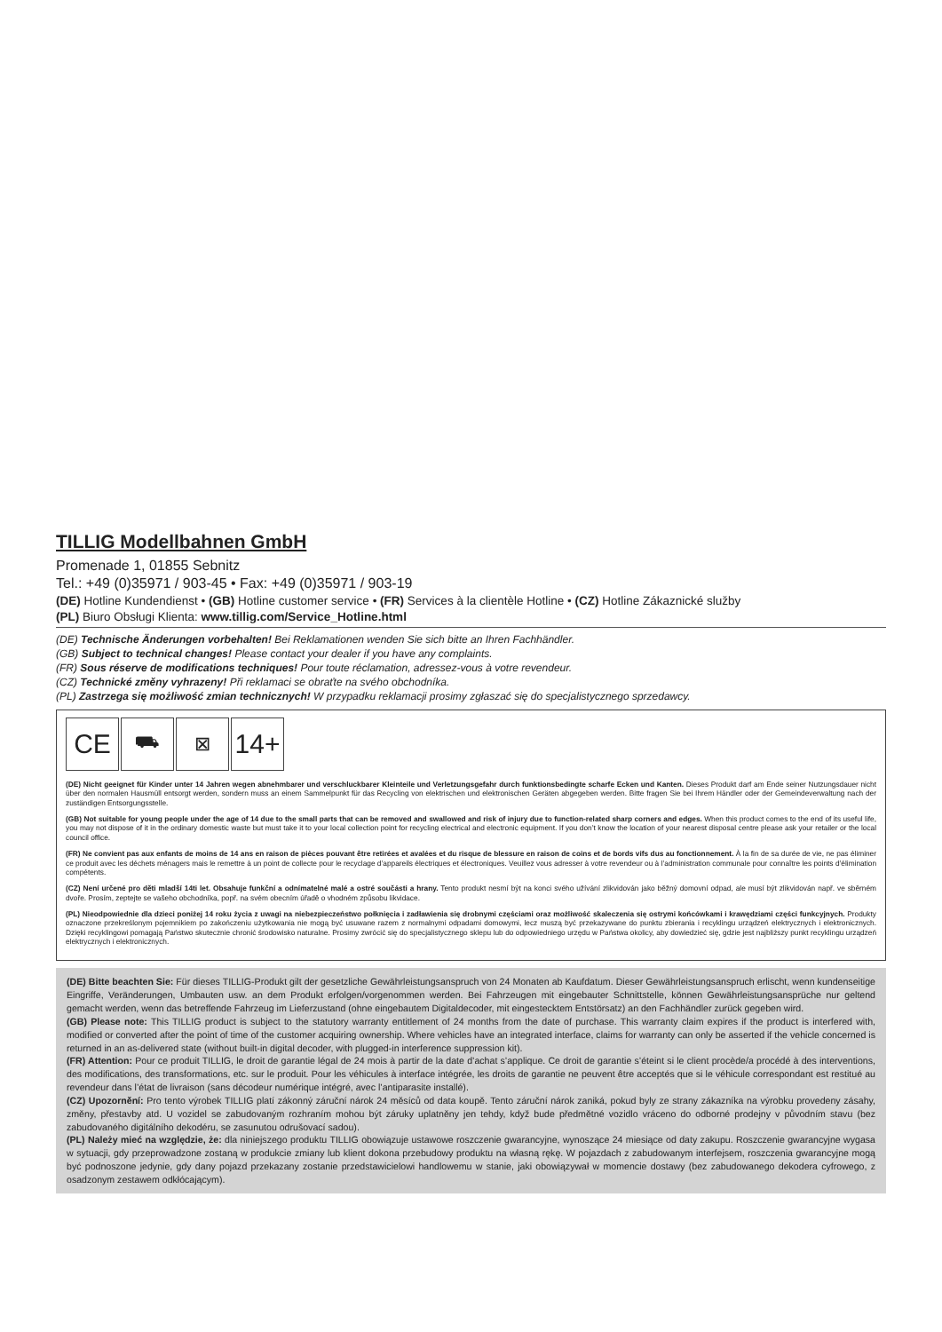TILLIG Modellbahnen GmbH
Promenade 1, 01855 Sebnitz
Tel.: +49 (0)35971 / 903-45 • Fax: +49 (0)35971 / 903-19
(DE) Hotline Kundendienst • (GB) Hotline customer service • (FR) Services à la clientèle Hotline • (CZ) Hotline Zákaznické služby
(PL) Biuro Obsługi Klienta: www.tillig.com/Service_Hotline.html
(DE) Technische Änderungen vorbehalten! Bei Reklamationen wenden Sie sich bitte an Ihren Fachhändler.
(GB) Subject to technical changes! Please contact your dealer if you have any complaints.
(FR) Sous réserve de modifications techniques! Pour toute réclamation, adressez-vous à votre revendeur.
(CZ) Technické změny vyhrazeny! Při reklamaci se obraťte na svého obchodníka.
(PL) Zastrzega się możliwość zmian technicznych! W przypadku reklamacji prosimy zgłaszać się do specjalistycznego sprzedawcy.
CE
⛟ ⊠
14+
(DE) Nicht geeignet für Kinder unter 14 Jahren wegen abnehmbarer und verschluckbarer Kleinteile und Verletzungsgefahr durch funktionsbedingte scharfe Ecken und Kanten. Dieses Produkt darf am Ende seiner Nutzungsdauer nicht über den normalen Hausmüll entsorgt werden, sondern muss an einem Sammelpunkt für das Recycling von elektrischen und elektronischen Geräten abgegeben werden. Bitte fragen Sie bei Ihrem Händler oder der Gemeindeverwaltung nach der zuständigen Entsorgungsstelle.
(GB) Not suitable for young people under the age of 14 due to the small parts that can be removed and swallowed and risk of injury due to function-related sharp corners and edges. When this product comes to the end of its useful life, you may not dispose of it in the ordinary domestic waste but must take it to your local collection point for recycling electrical and electronic equipment. If you don’t know the location of your nearest disposal centre please ask your retailer or the local council office.
(FR) Ne convient pas aux enfants de moins de 14 ans en raison de pièces pouvant être retirées et avalées et du risque de blessure en raison de coins et de bords vifs dus au fonctionnement. À la fin de sa durée de vie, ne pas éliminer ce produit avec les déchets ménagers mais le remettre à un point de collecte pour le recyclage d’appareils électriques et électroniques. Veuillez vous adresser à votre revendeur ou à l’administration communale pour connaître les points d’élimination compétents.
(CZ) Není určené pro děti mladší 14ti let. Obsahuje funkční a odnímatelné malé a ostré součásti a hrany. Tento produkt nesmí být na konci svého užívání zlikvidován jako běžný domovní odpad, ale musí být zlikvidován např. ve sběrném dvoře. Prosím, zeptejte se vašeho obchodníka, popř. na svém obecním úřadě o vhodném způsobu likvidace.
(PL) Nieodpowiednie dla dzieci poniżej 14 roku życia z uwagi na niebezpieczeństwo połknięcia i zadławienia się drobnymi częściami oraz możliwość skaleczenia się ostrymi końcówkami i krawędziami części funkcyjnych. Produkty oznaczone przekreślonym pojemnikiem po zakończeniu użytkowania nie mogą być usuwane razem z normalnymi odpadami domowymi, lecz muszą być przekazywane do punktu zbierania i recyklingu urządzeń elektrycznych i elektronicznych. Dzięki recyklingowi pomagają Państwo skutecznie chronić środowisko naturalne. Prosimy zwrócić się do specjalistycznego sklepu lub do odpowiedniego urzędu w Państwa okolicy, aby dowiedzieć się, gdzie jest najbliższy punkt recyklingu urządzeń elektrycznych i elektronicznych.
(DE) Bitte beachten Sie: Für dieses TILLIG-Produkt gilt der gesetzliche Gewährleistungsanspruch von 24 Monaten ab Kaufdatum. Dieser Gewährleistungsanspruch erlischt, wenn kundenseitige Eingriffe, Veränderungen, Umbauten usw. an dem Produkt erfolgen/vorgenommen werden. Bei Fahrzeugen mit eingebauter Schnittstelle, können Gewährleistungsansprüche nur geltend gemacht werden, wenn das betreffende Fahrzeug im Lieferzustand (ohne eingebautem Digitaldecoder, mit eingestecktem Entstörsatz) an den Fachhändler zurück gegeben wird.
(GB) Please note: This TILLIG product is subject to the statutory warranty entitlement of 24 months from the date of purchase. This warranty claim expires if the product is interfered with, modified or converted after the point of time of the customer acquiring ownership. Where vehicles have an integrated interface, claims for warranty can only be asserted if the vehicle concerned is returned in an as-delivered state (without built-in digital decoder, with plugged-in interference suppression kit).
(FR) Attention: Pour ce produit TILLIG, le droit de garantie légal de 24 mois à partir de la date d’achat s’applique. Ce droit de garantie s’éteint si le client procède/a procédé à des interventions, des modifications, des transformations, etc. sur le produit. Pour les véhicules à interface intégrée, les droits de garantie ne peuvent être acceptés que si le véhicule correspondant est restitué au revendeur dans l’état de livraison (sans décodeur numérique intégré, avec l’antiparasite installé).
(CZ) Upozornění: Pro tento výrobek TILLIG platí zákonný záruční nárok 24 měsíců od data koupě. Tento záruční nárok zaniká, pokud byly ze strany zákazníka na výrobku provedeny zásahy, změny, přestavby atd. U vozidel se zabudovaným rozhraním mohou být záruky uplatněny jen tehdy, když bude předmětné vozidlo vráceno do odborné prodejny v původním stavu (bez zabudovaného digitálního dekodéru, se zasunutou odrušovací sadou).
(PL) Należy mieć na względzie, że: dla niniejszego produktu TILLIG obowiązuje ustawowe roszczenie gwarancyjne, wynoszące 24 miesiące od daty zakupu. Roszczenie gwarancyjne wygasa w sytuacji, gdy przeprowadzone zostaną w produkcie zmiany lub klient dokona przebudowy produktu na własną rękę. W pojazdach z zabudowanym interfejsem, roszczenia gwarancyjne mogą być podnoszone jedynie, gdy dany pojazd przekazany zostanie przedstawicielowi handlowemu w stanie, jaki obowiązywał w momencie dostawy (bez zabudowanego dekodera cyfrowego, z osadzonym zestawem odkłócającym).